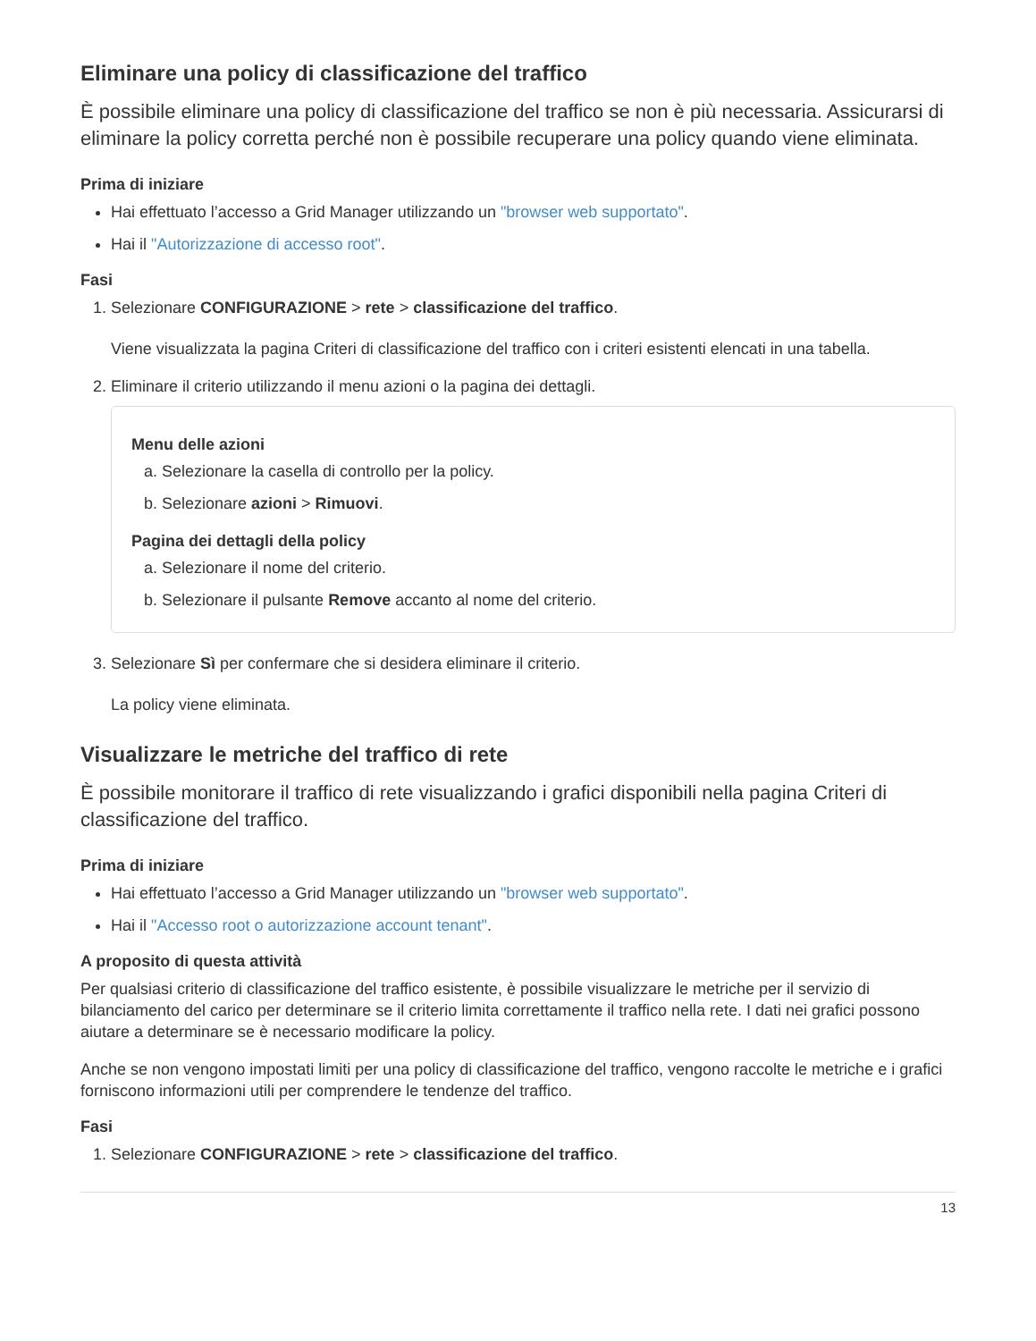Eliminare una policy di classificazione del traffico
È possibile eliminare una policy di classificazione del traffico se non è più necessaria. Assicurarsi di eliminare la policy corretta perché non è possibile recuperare una policy quando viene eliminata.
Prima di iniziare
Hai effettuato l’accesso a Grid Manager utilizzando un "browser web supportato".
Hai il "Autorizzazione di accesso root".
Fasi
1. Selezionare CONFIGURAZIONE > rete > classificazione del traffico.
Viene visualizzata la pagina Criteri di classificazione del traffico con i criteri esistenti elencati in una tabella.
2. Eliminare il criterio utilizzando il menu azioni o la pagina dei dettagli.
Menu delle azioni
a. Selezionare la casella di controllo per la policy.
b. Selezionare azioni > Rimuovi.
Pagina dei dettagli della policy
a. Selezionare il nome del criterio.
b. Selezionare il pulsante Remove accanto al nome del criterio.
3. Selezionare Sì per confermare che si desidera eliminare il criterio.
La policy viene eliminata.
Visualizzare le metriche del traffico di rete
È possibile monitorare il traffico di rete visualizzando i grafici disponibili nella pagina Criteri di classificazione del traffico.
Prima di iniziare
Hai effettuato l’accesso a Grid Manager utilizzando un "browser web supportato".
Hai il "Accesso root o autorizzazione account tenant".
A proposito di questa attività
Per qualsiasi criterio di classificazione del traffico esistente, è possibile visualizzare le metriche per il servizio di bilanciamento del carico per determinare se il criterio limita correttamente il traffico nella rete. I dati nei grafici possono aiutare a determinare se è necessario modificare la policy.
Anche se non vengono impostati limiti per una policy di classificazione del traffico, vengono raccolte le metriche e i grafici forniscono informazioni utili per comprendere le tendenze del traffico.
Fasi
1. Selezionare CONFIGURAZIONE > rete > classificazione del traffico.
13